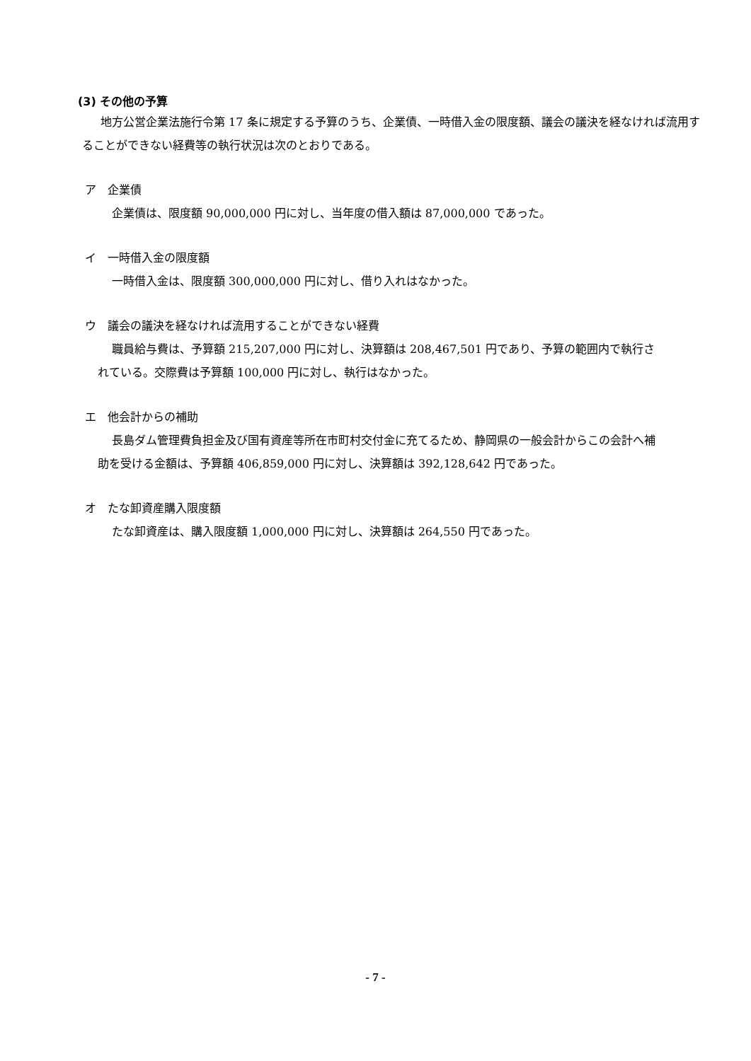(3) その他の予算
地方公営企業法施行令第 17 条に規定する予算のうち、企業債、一時借入金の限度額、議会の議決を経なければ流用することができない経費等の執行状況は次のとおりである。
ア　企業債
企業債は、限度額 90,000,000 円に対し、当年度の借入額は 87,000,000 であった。
イ　一時借入金の限度額
一時借入金は、限度額 300,000,000 円に対し、借り入れはなかった。
ウ　議会の議決を経なければ流用することができない経費
職員給与費は、予算額 215,207,000 円に対し、決算額は 208,467,501 円であり、予算の範囲内で執行されている。交際費は予算額 100,000 円に対し、執行はなかった。
エ　他会計からの補助
長島ダム管理費負担金及び国有資産等所在市町村交付金に充てるため、静岡県の一般会計からこの会計へ補助を受ける金額は、予算額 406,859,000 円に対し、決算額は 392,128,642 円であった。
オ　たな卸資産購入限度額
たな卸資産は、購入限度額 1,000,000 円に対し、決算額は 264,550 円であった。
- 7 -